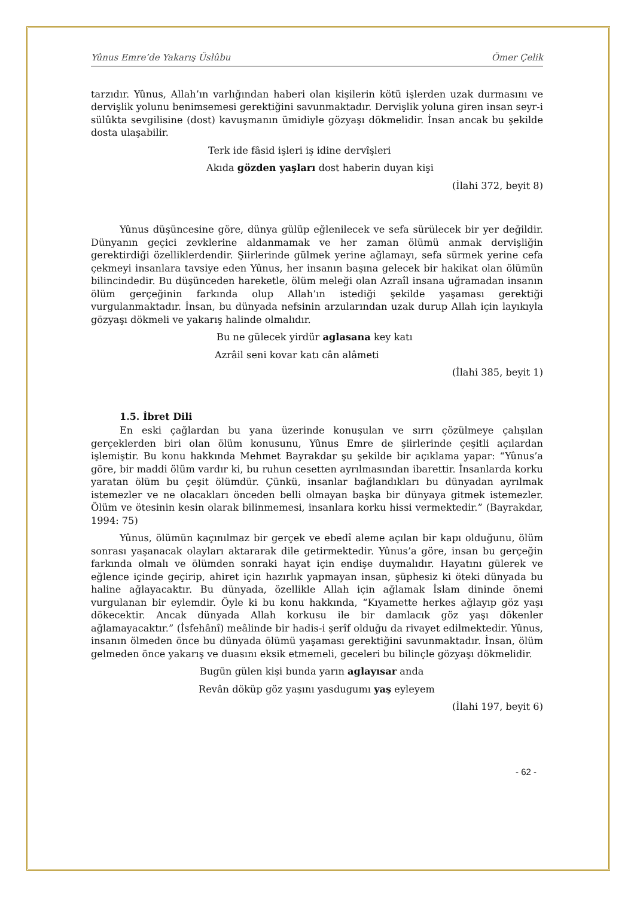Yûnus Emre’de Yakarış Üslûbu Ömer Çelik
tarzıdır. Yûnus, Allah’ın varlığından haberi olan kişilerin kötü işlerden uzak durmasını ve dervişlik yolunu benimsemesi gerektiğini savunmaktadır. Dervişlik yoluna giren insan seyr-i sülûkta sevgilisine (dost) kavuşmanın ümidiyle gözyaşı dökmelidir. İnsan ancak bu şekilde dosta ulaşabilir.
Terk ide fâsid işleri iş idine dervîşleri
Akıda gözden yaşları dost haberin duyan kişi
(İlahi 372, beyit 8)
Yûnus düşüncesine göre, dünya gülüp eğlenilecek ve sefa sürülecek bir yer değildir. Dünyanın geçici zevklerine aldanmamak ve her zaman ölümü anmak dervişliğin gerektirdiği özelliklerdendir. Şiirlerinde gülmek yerine ağlamayı, sefa sürmek yerine cefa çekmeyi insanlara tavsiye eden Yûnus, her insanın başına gelecek bir hakikat olan ölümün bilincindedir. Bu düşünceden hareketle, ölüm meleği olan Azraîl insana uğramadan insanın ölüm gerçeğinin farkında olup Allah’ın istediği şekilde yaşaması gerektiği vurgulanmaktadır. İnsan, bu dünyada nefsinin arzularından uzak durup Allah için layıkıyla gözyaşı dökmeli ve yakarış halinde olmalıdır.
Bu ne gülecek yirdür aglasana key katı
Azrâil seni kovar katı cân alâmeti
(İlahi 385, beyit 1)
1.5. İbret Dili
En eski çağlardan bu yana üzerinde konuşulan ve sırrı çözülmeye çalışılan gerçeklerden biri olan ölüm konusunu, Yûnus Emre de şiirlerinde çeşitli açılardan işlemiştir. Bu konu hakkında Mehmet Bayrakdar şu şekilde bir açıklama yapar: “Yûnus’a göre, bir maddi ölüm vardır ki, bu ruhun cesetten ayrılmasından ibarettir. İnsanlarda korku yaratan ölüm bu çeşit ölümdür. Çünkü, insanlar bağlandıkları bu dünyadan ayrılmak istemezler ve ne olacakları önceden belli olmayan başka bir dünyaya gitmek istemezler. Ölüm ve ötesinin kesin olarak bilinmemesi, insanlara korku hissi vermektedir.” (Bayrakdar, 1994: 75)
Yûnus, ölümün kaçınılmaz bir gerçek ve ebedî aleme açılan bir kapı olduğunu, ölüm sonrası yaşanacak olayları aktararak dile getirmektedir. Yûnus’a göre, insan bu gerçeğin farkında olmalı ve ölümden sonraki hayat için endişe duymalıdır. Hayatını gülerek ve eğlence içinde geçirip, ahiret için hazırlık yapmayan insan, şüphesiz ki öteki dünyada bu haline ağlayacaktır. Bu dünyada, özellikle Allah için ağlamak İslam dininde önemi vurgulanan bir eylemdir. Öyle ki bu konu hakkında, “Kıyamette herkes ağlayıp göz yaşı dökecektir. Ancak dünyada Allah korkusu ile bir damlacık göz yaşı dökenler ağlamayacaktır.” (İsfehânî) meâlinde bir hadis-i şerîf olduğu da rivayet edilmektedir. Yûnus, insanın ölmeden önce bu dünyada ölümü yaşaması gerektiğini savunmaktadır. İnsan, ölüm gelmeden önce yakarış ve duasını eksik etmemeli, geceleri bu bilinçle gözyaşı dökmelidir.
Bugün gülen kişi bunda yarın aglayısar anda
Revân döküp göz yaşını yasdugumı yaş eyleyem
(İlahi 197, beyit 6)
- 62 -